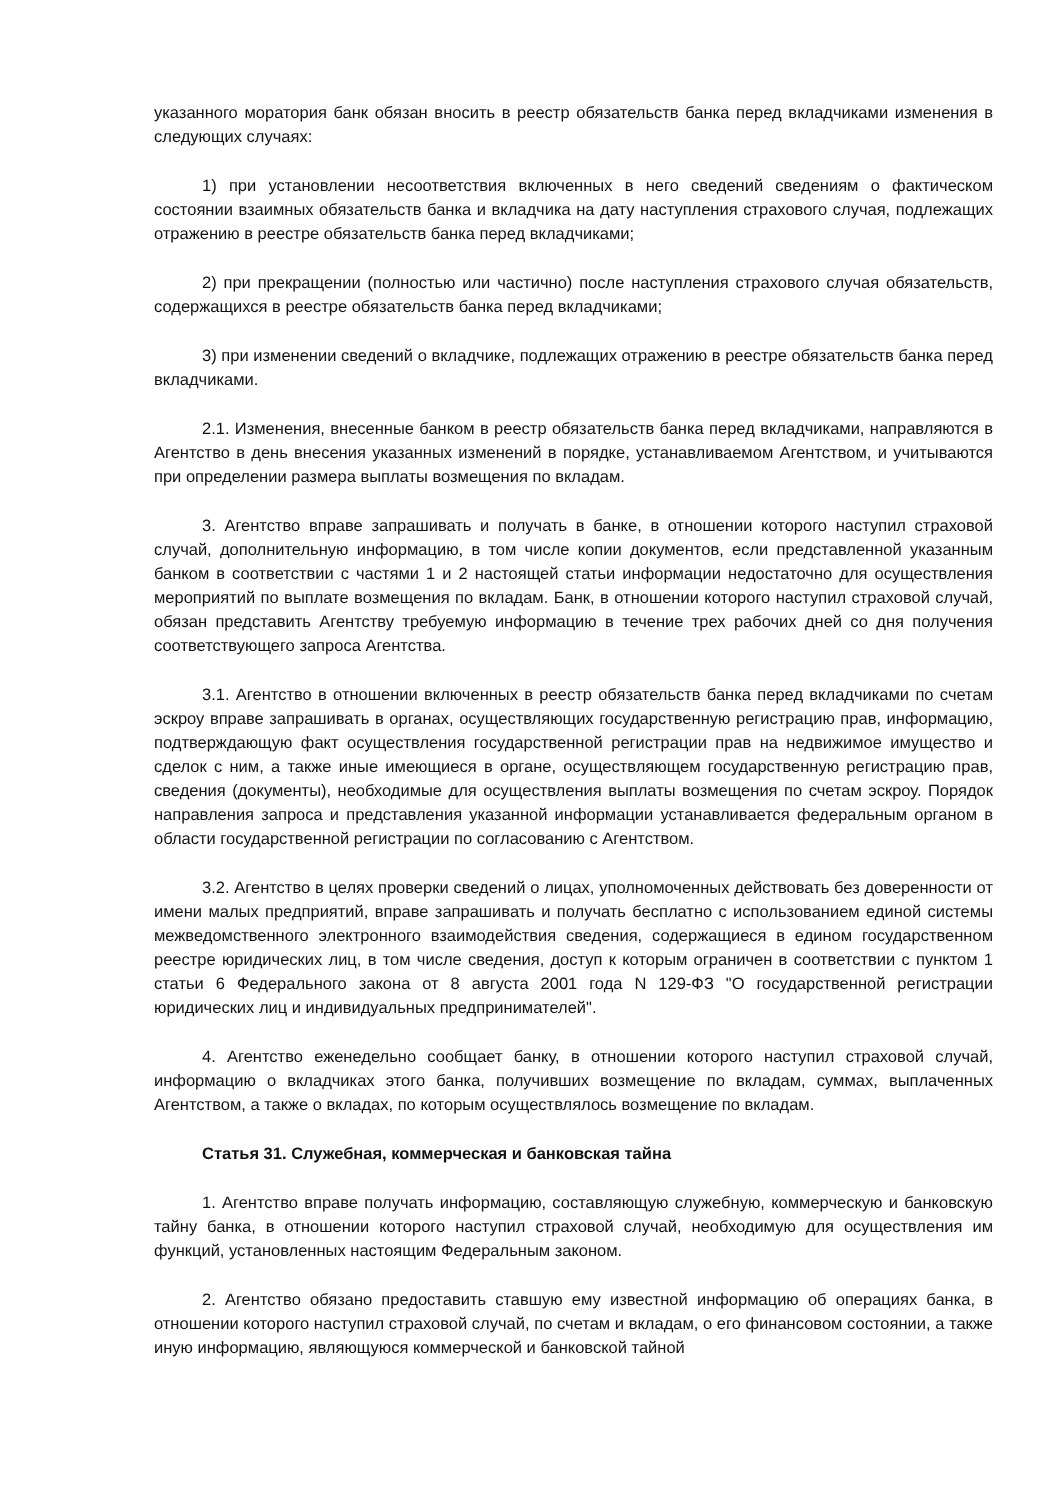указанного моратория банк обязан вносить в реестр обязательств банка перед вкладчиками изменения в следующих случаях:
1) при установлении несоответствия включенных в него сведений сведениям о фактическом состоянии взаимных обязательств банка и вкладчика на дату наступления страхового случая, подлежащих отражению в реестре обязательств банка перед вкладчиками;
2) при прекращении (полностью или частично) после наступления страхового случая обязательств, содержащихся в реестре обязательств банка перед вкладчиками;
3) при изменении сведений о вкладчике, подлежащих отражению в реестре обязательств банка перед вкладчиками.
2.1. Изменения, внесенные банком в реестр обязательств банка перед вкладчиками, направляются в Агентство в день внесения указанных изменений в порядке, устанавливаемом Агентством, и учитываются при определении размера выплаты возмещения по вкладам.
3. Агентство вправе запрашивать и получать в банке, в отношении которого наступил страховой случай, дополнительную информацию, в том числе копии документов, если представленной указанным банком в соответствии с частями 1 и 2 настоящей статьи информации недостаточно для осуществления мероприятий по выплате возмещения по вкладам. Банк, в отношении которого наступил страховой случай, обязан представить Агентству требуемую информацию в течение трех рабочих дней со дня получения соответствующего запроса Агентства.
3.1. Агентство в отношении включенных в реестр обязательств банка перед вкладчиками по счетам эскроу вправе запрашивать в органах, осуществляющих государственную регистрацию прав, информацию, подтверждающую факт осуществления государственной регистрации прав на недвижимое имущество и сделок с ним, а также иные имеющиеся в органе, осуществляющем государственную регистрацию прав, сведения (документы), необходимые для осуществления выплаты возмещения по счетам эскроу. Порядок направления запроса и представления указанной информации устанавливается федеральным органом в области государственной регистрации по согласованию с Агентством.
3.2. Агентство в целях проверки сведений о лицах, уполномоченных действовать без доверенности от имени малых предприятий, вправе запрашивать и получать бесплатно с использованием единой системы межведомственного электронного взаимодействия сведения, содержащиеся в едином государственном реестре юридических лиц, в том числе сведения, доступ к которым ограничен в соответствии с пунктом 1 статьи 6 Федерального закона от 8 августа 2001 года N 129-ФЗ "О государственной регистрации юридических лиц и индивидуальных предпринимателей".
4. Агентство еженедельно сообщает банку, в отношении которого наступил страховой случай, информацию о вкладчиках этого банка, получивших возмещение по вкладам, суммах, выплаченных Агентством, а также о вкладах, по которым осуществлялось возмещение по вкладам.
Статья 31. Служебная, коммерческая и банковская тайна
1. Агентство вправе получать информацию, составляющую служебную, коммерческую и банковскую тайну банка, в отношении которого наступил страховой случай, необходимую для осуществления им функций, установленных настоящим Федеральным законом.
2. Агентство обязано предоставить ставшую ему известной информацию об операциях банка, в отношении которого наступил страховой случай, по счетам и вкладам, о его финансовом состоянии, а также иную информацию, являющуюся коммерческой и банковской тайной